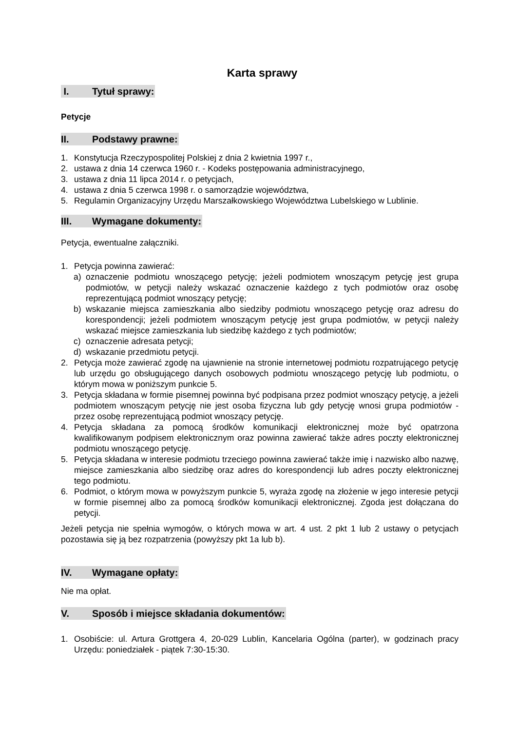Karta sprawy
I. Tytuł sprawy:
Petycje
II. Podstawy prawne:
1. Konstytucja Rzeczypospolitej Polskiej z dnia 2 kwietnia 1997 r.,
2. ustawa z dnia 14 czerwca 1960 r. - Kodeks postępowania administracyjnego,
3. ustawa z dnia 11 lipca 2014 r. o petycjach,
4. ustawa z dnia 5 czerwca 1998 r. o samorządzie województwa,
5. Regulamin Organizacyjny Urzędu Marszałkowskiego Województwa Lubelskiego w Lublinie.
III. Wymagane dokumenty:
Petycja, ewentualne załączniki.
1. Petycja powinna zawierać:
a) oznaczenie podmiotu wnoszącego petycję; jeżeli podmiotem wnoszącym petycję jest grupa podmiotów, w petycji należy wskazać oznaczenie każdego z tych podmiotów oraz osobę reprezentującą podmiot wnoszący petycję;
b) wskazanie miejsca zamieszkania albo siedziby podmiotu wnoszącego petycję oraz adresu do korespondencji; jeżeli podmiotem wnoszącym petycję jest grupa podmiotów, w petycji należy wskazać miejsce zamieszkania lub siedzibę każdego z tych podmiotów;
c) oznaczenie adresata petycji;
d) wskazanie przedmiotu petycji.
2. Petycja może zawierać zgodę na ujawnienie na stronie internetowej podmiotu rozpatrującego petycję lub urzędu go obsługującego danych osobowych podmiotu wnoszącego petycję lub podmiotu, o którym mowa w poniższym punkcie 5.
3. Petycja składana w formie pisemnej powinna być podpisana przez podmiot wnoszący petycję, a jeżeli podmiotem wnoszącym petycję nie jest osoba fizyczna lub gdy petycję wnosi grupa podmiotów - przez osobę reprezentującą podmiot wnoszący petycję.
4. Petycja składana za pomocą środków komunikacji elektronicznej może być opatrzona kwalifikowanym podpisem elektronicznym oraz powinna zawierać także adres poczty elektronicznej podmiotu wnoszącego petycję.
5. Petycja składana w interesie podmiotu trzeciego powinna zawierać także imię i nazwisko albo nazwę, miejsce zamieszkania albo siedzibę oraz adres do korespondencji lub adres poczty elektronicznej tego podmiotu.
6. Podmiot, o którym mowa w powyższym punkcie 5, wyraża zgodę na złożenie w jego interesie petycji w formie pisemnej albo za pomocą środków komunikacji elektronicznej. Zgoda jest dołączana do petycji.
Jeżeli petycja nie spełnia wymogów, o których mowa w art. 4 ust. 2 pkt 1 lub 2 ustawy o petycjach pozostawia się ją bez rozpatrzenia (powyższy pkt 1a lub b).
IV. Wymagane opłaty:
Nie ma opłat.
V. Sposób i miejsce składania dokumentów:
1. Osobiście: ul. Artura Grottgera 4, 20-029 Lublin, Kancelaria Ogólna (parter), w godzinach pracy Urzędu: poniedziałek - piątek 7:30-15:30.